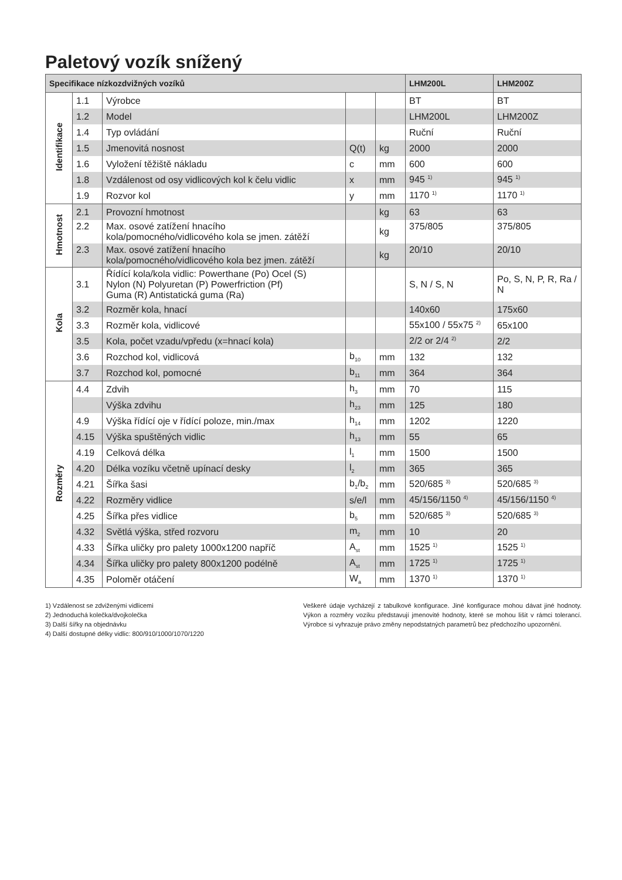Paletový vozík snížený
| Specifikace nízkozdvižných vozíků | | | | | LHM200L | LHM200Z |
| --- | --- | --- | --- | --- | --- | --- |
| Identifikace | 1.1 | Výrobce | | | BT | BT |
| | 1.2 | Model | | | LHM200L | LHM200Z |
| | 1.4 | Typ ovládání | | | Ruční | Ruční |
| | 1.5 | Jmenovitá nosnost | Q(t) | kg | 2000 | 2000 |
| | 1.6 | Vyložení těžiště nákladu | c | mm | 600 | 600 |
| | 1.8 | Vzdálenost od osy vidlicových kol k čelu vidlic | x | mm | 945 <sup>1)</sup> | 945 <sup>1)</sup> |
| | 1.9 | Rozvor kol | y | mm | 1170 <sup>1)</sup> | 1170 <sup>1)</sup> |
| Hmotnost | 2.1 | Provozní hmotnost | | kg | 63 | 63 |
| | 2.2 | Max. osové zatížení hnacího kola/pomocného/vidlicového kola se jmen. zátěží | | kg | 375/805 | 375/805 |
| | 2.3 | Max. osové zatížení hnacího kola/pomocného/vidlicového kola bez jmen. zátěží | | kg | 20/10 | 20/10 |
| Kola | 3.1 | Řídící kola/kola vidlic: Powerthane (Po) Ocel (S) Nylon (N) Polyuretan (P) Powerfriction (Pf) Guma (R) Antistatická guma (Ra) | | | S, N / S, N | Po, S, N, P, R, Ra / N |
| | 3.2 | Rozměr kola, hnací | | | 140x60 | 175x60 |
| | 3.3 | Rozměr kola, vidlicové | | | 55x100 / 55x75 <sup>2)</sup> | 65x100 |
| | 3.5 | Kola, počet vzadu/vpředu (x=hnací kola) | | | 2/2 or 2/4 <sup>2)</sup> | 2/2 |
| | 3.6 | Rozchod kol, vidlicová | b<sub>10</sub> | mm | 132 | 132 |
| | 3.7 | Rozchod kol, pomocné | b<sub>11</sub> | mm | 364 | 364 |
| Rozměry | 4.4 | Zdvih | h<sub>3</sub> | mm | 70 | 115 |
| | | Výška zdvihu | h<sub>23</sub> | mm | 125 | 180 |
| | 4.9 | Výška řídící oje v řídící poloze, min./max | h<sub>14</sub> | mm | 1202 | 1220 |
| | 4.15 | Výška spuštěných vidlic | h<sub>13</sub> | mm | 55 | 65 |
| | 4.19 | Celková délka | l<sub>1</sub> | mm | 1500 | 1500 |
| | 4.20 | Délka vozíku včetně upínací desky | l<sub>2</sub> | mm | 365 | 365 |
| | 4.21 | Šířka šasi | b<sub>1</sub>/b<sub>2</sub> | mm | 520/685 <sup>3)</sup> | 520/685 <sup>3)</sup> |
| | 4.22 | Rozměry vidlice | s/e/l | mm | 45/156/1150 <sup>4)</sup> | 45/156/1150 <sup>4)</sup> |
| | 4.25 | Šířka přes vidlice | b<sub>5</sub> | mm | 520/685 <sup>3)</sup> | 520/685 <sup>3)</sup> |
| | 4.32 | Světlá výška, střed rozvoru | m<sub>2</sub> | mm | 10 | 20 |
| | 4.33 | Šířka uličky pro palety 1000x1200 napříč | A<sub>st</sub> | mm | 1525 <sup>1)</sup> | 1525 <sup>1)</sup> |
| | 4.34 | Šířka uličky pro palety 800x1200 podélně | A<sub>st</sub> | mm | 1725 <sup>1)</sup> | 1725 <sup>1)</sup> |
| | 4.35 | Poloměr otáčení | W<sub>a</sub> | mm | 1370 <sup>1)</sup> | 1370 <sup>1)</sup> |
1) Vzdálenost se zdviženými vidlicemi
2) Jednoduchá kolečka/dvojkolečka
3) Další šířky na objednávku
4) Další dostupné délky vidlic: 800/910/1000/1070/1220
Veškeré údaje vycházejí z tabulkové konfigurace. Jiné konfigurace mohou dávat jiné hodnoty. Výkon a rozměry vozíku představují jmenovité hodnoty, které se mohou lišit v rámci tolerancí. Výrobce si vyhrazuje právo změny nepodstatných parametrů bez předchozího upozornění.